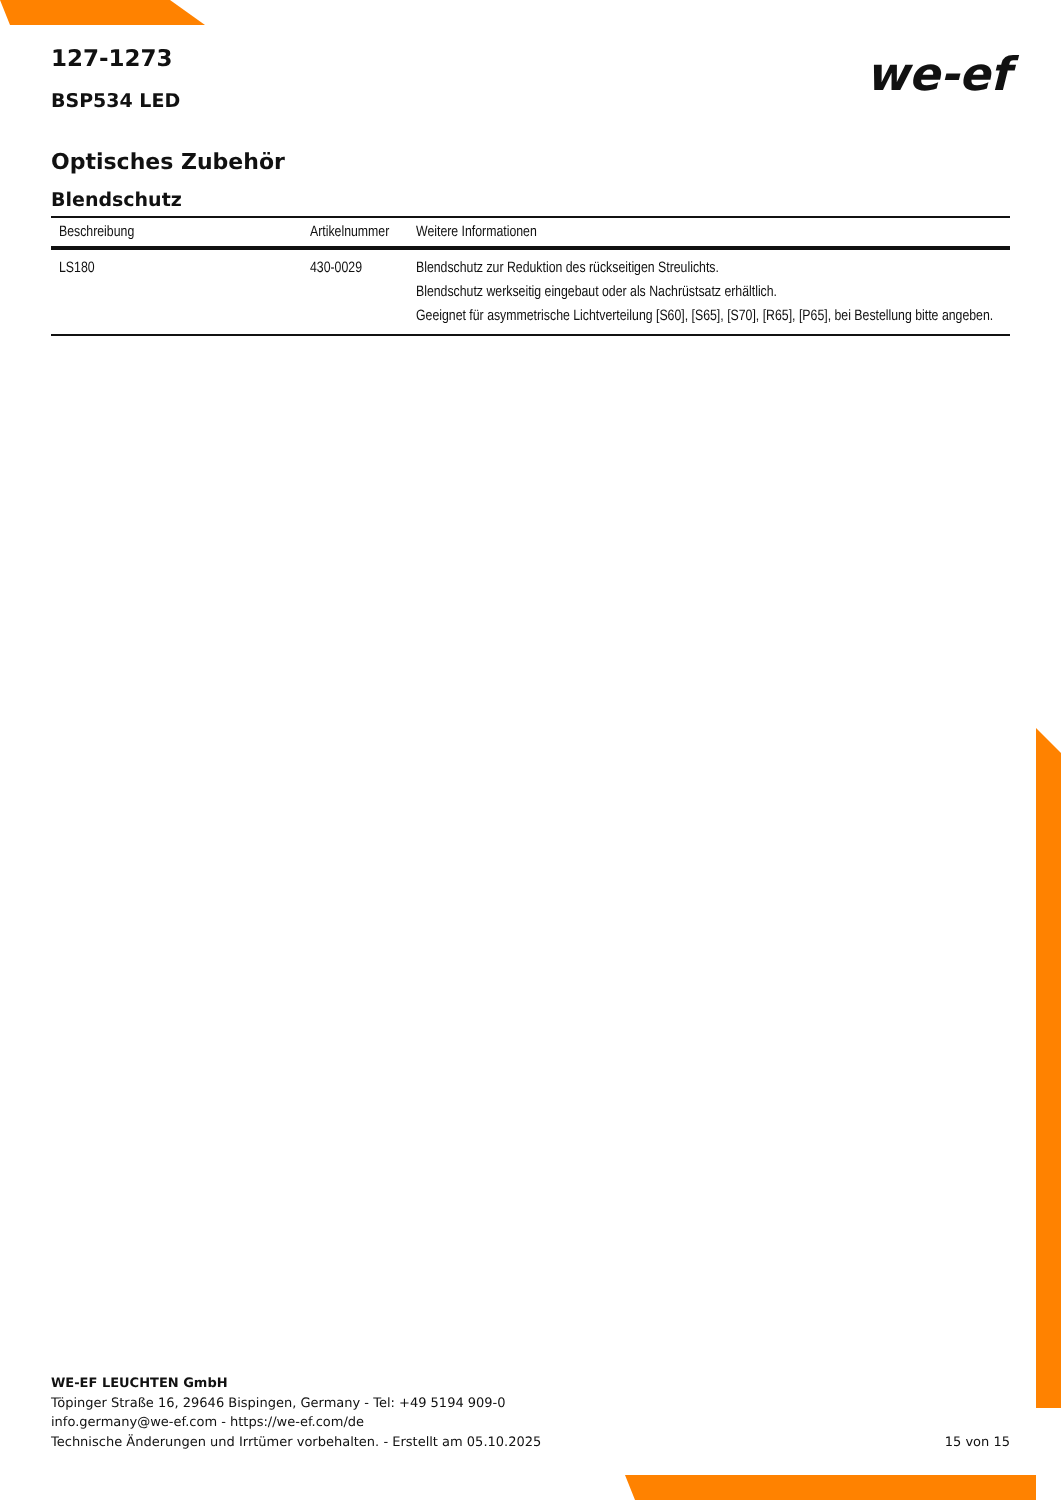we-ef
127-1273
BSP534 LED
Optisches Zubehör
Blendschutz
| Beschreibung | Artikelnummer | Weitere Informationen |
| --- | --- | --- |
| LS180 | 430-0029 | Blendschutz zur Reduktion des rückseitigen Streulichts. Blendschutz werkseitig eingebaut oder als Nachrüstsatz erhältlich. Geeignet für asymmetrische Lichtverteilung [S60], [S65], [S70], [R65], [P65], bei Bestellung bitte angeben. |
WE-EF LEUCHTEN GmbH
Töpinger Straße 16, 29646 Bispingen, Germany - Tel: +49 5194 909-0
info.germany@we-ef.com - https://we-ef.com/de
Technische Änderungen und Irrtümer vorbehalten. - Erstellt am 05.10.2025
15 von 15